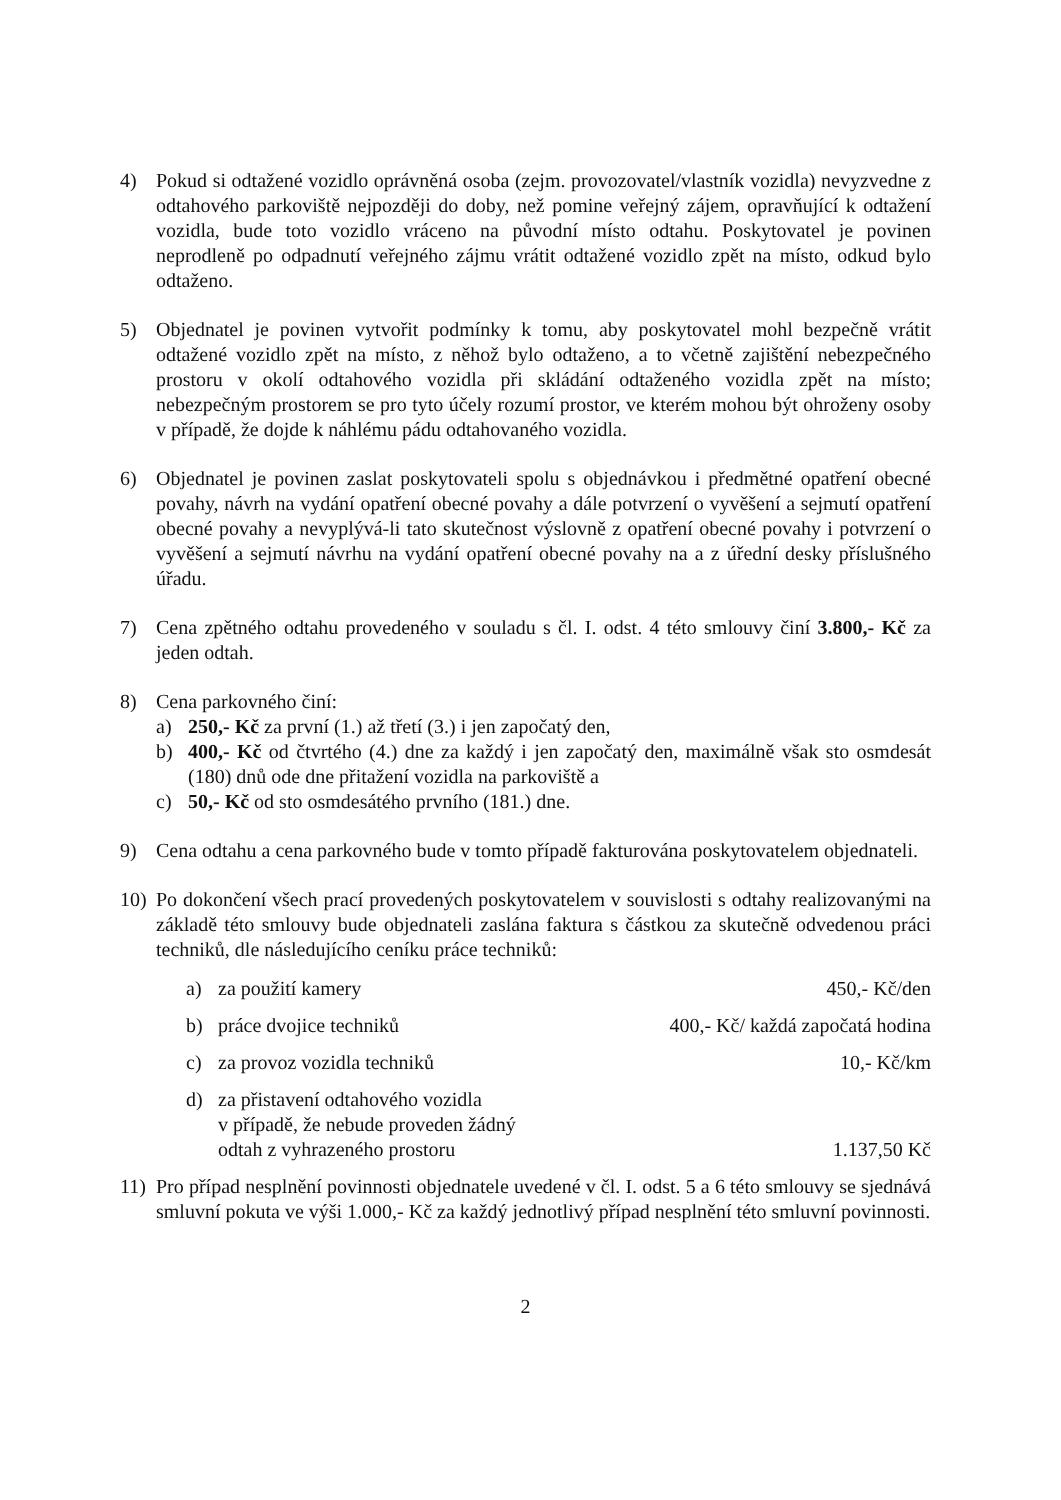4) Pokud si odtažené vozidlo oprávněná osoba (zejm. provozovatel/vlastník vozidla) nevyzvedne z odtahového parkoviště nejpozději do doby, než pomine veřejný zájem, opravňující k odtažení vozidla, bude toto vozidlo vráceno na původní místo odtahu. Poskytovatel je povinen neprodleně po odpadnutí veřejného zájmu vrátit odtažené vozidlo zpět na místo, odkud bylo odtaženo.
5) Objednatel je povinen vytvořit podmínky k tomu, aby poskytovatel mohl bezpečně vrátit odtažené vozidlo zpět na místo, z něhož bylo odtaženo, a to včetně zajištění nebezpečného prostoru v okolí odtahového vozidla při skládání odtaženého vozidla zpět na místo; nebezpečným prostorem se pro tyto účely rozumí prostor, ve kterém mohou být ohroženy osoby v případě, že dojde k náhlému pádu odtahovaného vozidla.
6) Objednatel je povinen zaslat poskytovateli spolu s objednávkou i předmětné opatření obecné povahy, návrh na vydání opatření obecné povahy a dále potvrzení o vyvěšení a sejmutí opatření obecné povahy a nevyplývá-li tato skutečnost výslovně z opatření obecné povahy i potvrzení o vyvěšení a sejmutí návrhu na vydání opatření obecné povahy na a z úřední desky příslušného úřadu.
7) Cena zpětného odtahu provedeného v souladu s čl. I. odst. 4 této smlouvy činí 3.800,- Kč za jeden odtah.
8) Cena parkovného činí:
a) 250,- Kč za první (1.) až třetí (3.) i jen započatý den,
b) 400,- Kč od čtvrtého (4.) dne za každý i jen započatý den, maximálně však sto osmdesát (180) dnů ode dne přitažení vozidla na parkoviště a
c) 50,- Kč od sto osmdesátého prvního (181.) dne.
9) Cena odtahu a cena parkovného bude v tomto případě fakturována poskytovatelem objednateli.
10) Po dokončení všech prací provedených poskytovatelem v souvislosti s odtahy realizovanými na základě této smlouvy bude objednateli zaslána faktura s částkou za skutečně odvedenou práci techniků, dle následujícího ceníku práce techniků:
| a) | za použití kamery | 450,- Kč/den |
| b) | práce dvojice techniků | 400,- Kč/ každá započatá hodina |
| c) | za provoz vozidla techniků | 10,- Kč/km |
| d) | za přistavení odtahového vozidla v případě, že nebude proveden žádný odtah z vyhrazeného prostoru | 1.137,50 Kč |
11) Pro případ nesplnění povinnosti objednatele uvedené v čl. I. odst. 5 a 6 této smlouvy se sjednává smluvní pokuta ve výši 1.000,- Kč za každý jednotlivý případ nesplnění této smluvní povinnosti.
2